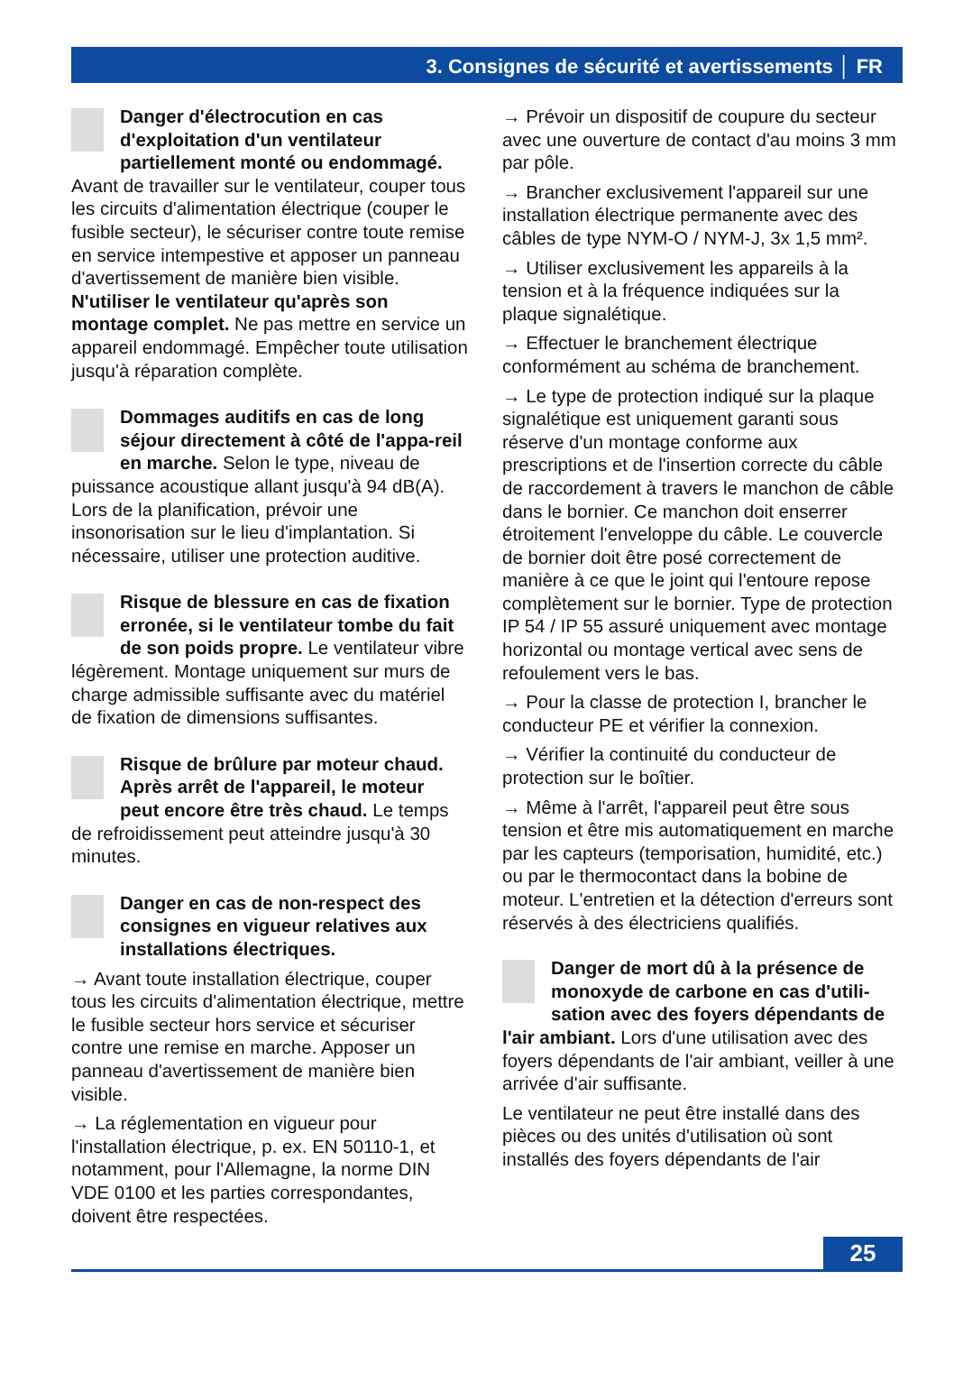3. Consignes de sécurité et avertissements │ FR
Danger d'électrocution en cas d'exploitation d'un ventilateur partiellement monté ou endommagé. Avant de travailler sur le ventilateur, couper tous les circuits d'alimentation électrique (couper le fusible secteur), le sécuriser contre toute remise en service intempestive et apposer un panneau d'avertissement de manière bien visible. N'utiliser le ventilateur qu'après son montage complet. Ne pas mettre en service un appareil endommagé. Empêcher toute utilisation jusqu'à réparation complète.
Dommages auditifs en cas de long séjour directement à côté de l'appa-reil en marche. Selon le type, niveau de puissance acoustique allant jusqu'à 94 dB(A). Lors de la planification, prévoir une insonorisation sur le lieu d'implantation. Si nécessaire, utiliser une protection auditive.
Risque de blessure en cas de fixation erronée, si le ventilateur tombe du fait de son poids propre. Le ventilateur vibre légèrement. Montage uniquement sur murs de charge admissible suffisante avec du matériel de fixation de dimensions suffisantes.
Risque de brûlure par moteur chaud. Après arrêt de l'appareil, le moteur peut encore être très chaud. Le temps de refroidissement peut atteindre jusqu'à 30 minutes.
Danger en cas de non-respect des consignes en vigueur relatives aux installations électriques.
→ Avant toute installation électrique, couper tous les circuits d'alimentation électrique, mettre le fusible secteur hors service et sécuriser contre une remise en marche. Apposer un panneau d'avertissement de manière bien visible.
→ La réglementation en vigueur pour l'installation électrique, p. ex. EN 50110-1, et notamment, pour l'Allemagne, la norme DIN VDE 0100 et les parties correspondantes, doivent être respectées.
→ Prévoir un dispositif de coupure du secteur avec une ouverture de contact d'au moins 3 mm par pôle.
→ Brancher exclusivement l'appareil sur une installation électrique permanente avec des câbles de type NYM-O / NYM-J, 3x 1,5 mm².
→ Utiliser exclusivement les appareils à la tension et à la fréquence indiquées sur la plaque signalétique.
→ Effectuer le branchement électrique conformément au schéma de branchement.
→ Le type de protection indiqué sur la plaque signalétique est uniquement garanti sous réserve d'un montage conforme aux prescriptions et de l'insertion correcte du câble de raccordement à travers le manchon de câble dans le bornier. Ce manchon doit enserrer étroitement l'enveloppe du câble. Le couvercle de bornier doit être posé correctement de manière à ce que le joint qui l'entoure repose complètement sur le bornier. Type de protection IP 54 / IP 55 assuré uniquement avec montage horizontal ou montage vertical avec sens de refoulement vers le bas.
→ Pour la classe de protection I, brancher le conducteur PE et vérifier la connexion.
→ Vérifier la continuité du conducteur de protection sur le boîtier.
→ Même à l'arrêt, l'appareil peut être sous tension et être mis automatiquement en marche par les capteurs (temporisation, humidité, etc.) ou par le thermocontact dans la bobine de moteur. L'entretien et la détection d'erreurs sont réservés à des électriciens qualifiés.
Danger de mort dû à la présence de monoxyde de carbone en cas d'utili-sation avec des foyers dépendants de l'air ambiant. Lors d'une utilisation avec des foyers dépendants de l'air ambiant, veiller à une arrivée d'air suffisante.
Le ventilateur ne peut être installé dans des pièces ou des unités d'utilisation où sont installés des foyers dépendants de l'air
25